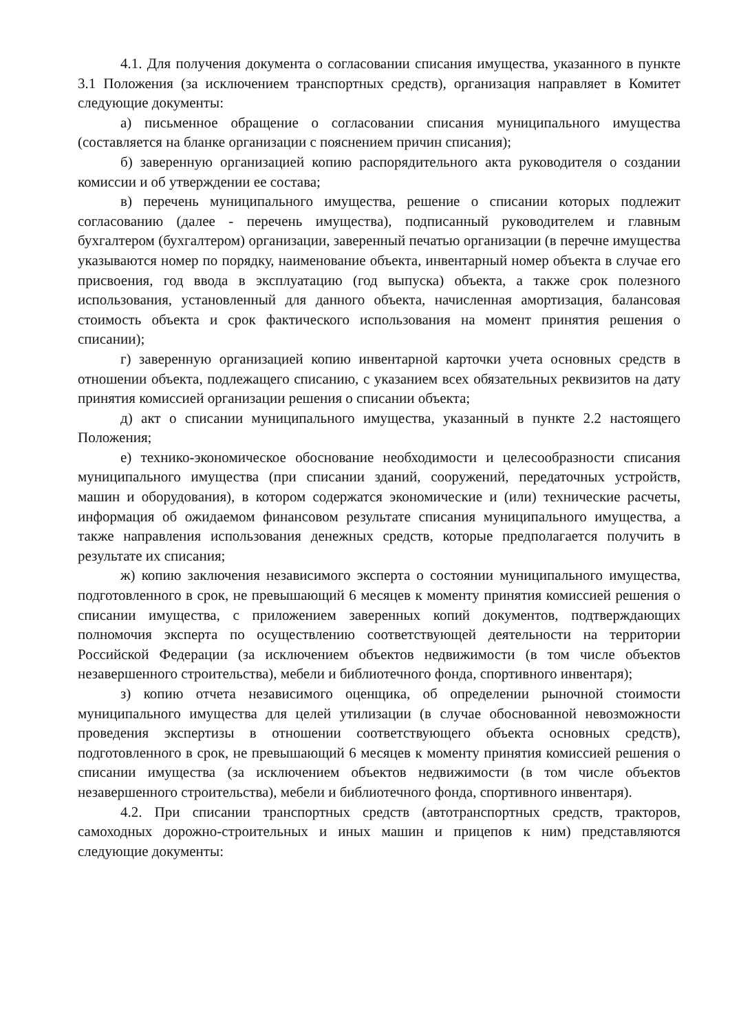4.1. Для получения документа о согласовании списания имущества, указанного в пункте 3.1 Положения (за исключением транспортных средств), организация направляет в Комитет следующие документы:
а) письменное обращение о согласовании списания муниципального имущества (составляется на бланке организации с пояснением причин списания);
б) заверенную организацией копию распорядительного акта руководителя о создании комиссии и об утверждении ее состава;
в) перечень муниципального имущества, решение о списании которых подлежит согласованию (далее - перечень имущества), подписанный руководителем и главным бухгалтером (бухгалтером) организации, заверенный печатью организации (в перечне имущества указываются номер по порядку, наименование объекта, инвентарный номер объекта в случае его присвоения, год ввода в эксплуатацию (год выпуска) объекта, а также срок полезного использования, установленный для данного объекта, начисленная амортизация, балансовая стоимость объекта и срок фактического использования на момент принятия решения о списании);
г) заверенную организацией копию инвентарной карточки учета основных средств в отношении объекта, подлежащего списанию, с указанием всех обязательных реквизитов на дату принятия комиссией организации решения о списании объекта;
д) акт о списании муниципального имущества, указанный в пункте 2.2 настоящего Положения;
е) технико-экономическое обоснование необходимости и целесообразности списания муниципального имущества (при списании зданий, сооружений, передаточных устройств, машин и оборудования), в котором содержатся экономические и (или) технические расчеты, информация об ожидаемом финансовом результате списания муниципального имущества, а также направления использования денежных средств, которые предполагается получить в результате их списания;
ж) копию заключения независимого эксперта о состоянии муниципального имущества, подготовленного в срок, не превышающий 6 месяцев к моменту принятия комиссией решения о списании имущества, с приложением заверенных копий документов, подтверждающих полномочия эксперта по осуществлению соответствующей деятельности на территории Российской Федерации (за исключением объектов недвижимости (в том числе объектов незавершенного строительства), мебели и библиотечного фонда, спортивного инвентаря);
з) копию отчета независимого оценщика, об определении рыночной стоимости муниципального имущества для целей утилизации (в случае обоснованной невозможности проведения экспертизы в отношении соответствующего объекта основных средств), подготовленного в срок, не превышающий 6 месяцев к моменту принятия комиссией решения о списании имущества (за исключением объектов недвижимости (в том числе объектов незавершенного строительства), мебели и библиотечного фонда, спортивного инвентаря).
4.2. При списании транспортных средств (автотранспортных средств, тракторов, самоходных дорожно-строительных и иных машин и прицепов к ним) представляются следующие документы: